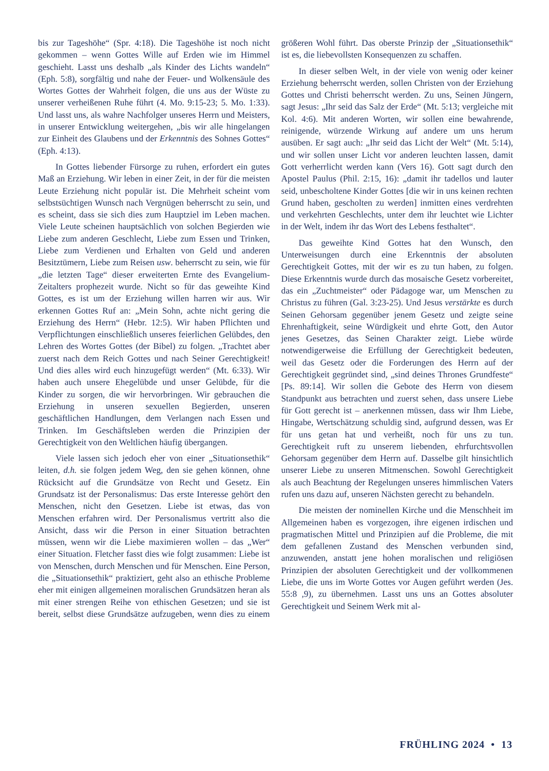bis zur Tageshöhe“ (Spr. 4:18). Die Tageshöhe ist noch nicht gekommen – wenn Gottes Wille auf Erden wie im Himmel geschieht. Lasst uns deshalb „als Kinder des Lichts wandeln“ (Eph. 5:8), sorgfältig und nahe der Feuer- und Wolkensäule des Wortes Gottes der Wahrheit folgen, die uns aus der Wüste zu unserer verheißenen Ruhe führt (4. Mo. 9:15-23; 5. Mo. 1:33). Und lasst uns, als wahre Nachfolger unseres Herrn und Meisters, in unserer Entwicklung weitergehen, „bis wir alle hingelangen zur Einheit des Glaubens und der Erkenntnis des Sohnes Gottes“ (Eph. 4:13).
In Gottes liebender Fürsorge zu ruhen, erfordert ein gutes Maß an Erziehung. Wir leben in einer Zeit, in der für die meisten Leute Erziehung nicht populär ist. Die Mehrheit scheint vom selbstsüchtigen Wunsch nach Vergnügen beherrscht zu sein, und es scheint, dass sie sich dies zum Hauptziel im Leben machen. Viele Leute scheinen hauptsächlich von solchen Begierden wie Liebe zum anderen Geschlecht, Liebe zum Essen und Trinken, Liebe zum Verdienen und Erhalten von Geld und anderen Besitztümern, Liebe zum Reisen usw. beherrscht zu sein, wie für „die letzten Tage“ dieser erweiterten Ernte des Evangelium-Zeitalters prophezeit wurde. Nicht so für das geweihte Kind Gottes, es ist um der Erziehung willen harren wir aus. Wir erkennen Gottes Ruf an: „Mein Sohn, achte nicht gering die Erziehung des Herrn“ (Hebr. 12:5). Wir haben Pflichten und Verpflichtungen einschließlich unseres feierlichen Gelübdes, den Lehren des Wortes Gottes (der Bibel) zu folgen. „Trachtet aber zuerst nach dem Reich Gottes und nach Seiner Gerechtigkeit! Und dies alles wird euch hinzugefügt werden“ (Mt. 6:33). Wir haben auch unsere Ehegelübde und unser Gelübde, für die Kinder zu sorgen, die wir hervorbringen. Wir gebrauchen die Erziehung in unseren sexuellen Begierden, unseren geschäftlichen Handlungen, dem Verlangen nach Essen und Trinken. Im Geschäftsleben werden die Prinzipien der Gerechtigkeit von den Weltlichen häufig übergangen.
Viele lassen sich jedoch eher von einer „Situationsethik“ leiten, d.h. sie folgen jedem Weg, den sie gehen können, ohne Rücksicht auf die Grundsätze von Recht und Gesetz. Ein Grundsatz ist der Personalismus: Das erste Interesse gehört den Menschen, nicht den Gesetzen. Liebe ist etwas, das von Menschen erfahren wird. Der Personalismus vertritt also die Ansicht, dass wir die Person in einer Situation betrachten müssen, wenn wir die Liebe maximieren wollen – das „Wer“ einer Situation. Fletcher fasst dies wie folgt zusammen: Liebe ist von Menschen, durch Menschen und für Menschen. Eine Person, die „Situationsethik“ praktiziert, geht also an ethische Probleme eher mit einigen allgemeinen moralischen Grundsätzen heran als mit einer strengen Reihe von ethischen Gesetzen; und sie ist bereit, selbst diese Grundsätze aufzugeben, wenn dies zu einem größeren Wohl führt. Das oberste Prinzip der „Situationsethik“ ist es, die liebevollsten Konsequenzen zu schaffen.
In dieser selben Welt, in der viele von wenig oder keiner Erziehung beherrscht werden, sollen Christen von der Erziehung Gottes und Christi beherrscht werden. Zu uns, Seinen Jüngern, sagt Jesus: „Ihr seid das Salz der Erde“ (Mt. 5:13; vergleiche mit Kol. 4:6). Mit anderen Worten, wir sollen eine bewahrende, reinigende, würzende Wirkung auf andere um uns herum ausüben. Er sagt auch: „Ihr seid das Licht der Welt“ (Mt. 5:14), und wir sollen unser Licht vor anderen leuchten lassen, damit Gott verherrlicht werden kann (Vers 16). Gott sagt durch den Apostel Paulus (Phil. 2:15, 16): „damit ihr tadellos und lauter seid, unbescholtene Kinder Gottes [die wir in uns keinen rechten Grund haben, gescholten zu werden] inmitten eines verdrehten und verkehrten Geschlechts, unter dem ihr leuchtet wie Lichter in der Welt, indem ihr das Wort des Lebens festhaltet“.
Das geweihte Kind Gottes hat den Wunsch, den Unterweisungen durch eine Erkenntnis der absoluten Gerechtigkeit Gottes, mit der wir es zu tun haben, zu folgen. Diese Erkenntnis wurde durch das mosaische Gesetz vorbereitet, das ein „Zuchtmeister“ oder Pädagoge war, um Menschen zu Christus zu führen (Gal. 3:23-25). Und Jesus verstärkte es durch Seinen Gehorsam gegenüber jenem Gesetz und zeigte seine Ehrenhaftigkeit, seine Würdigkeit und ehrte Gott, den Autor jenes Gesetzes, das Seinen Charakter zeigt. Liebe würde notwendigerweise die Erfüllung der Gerechtigkeit bedeuten, weil das Gesetz oder die Forderungen des Herrn auf der Gerechtigkeit gegründet sind, „sind deines Thrones Grundfeste“ [Ps. 89:14]. Wir sollen die Gebote des Herrn von diesem Standpunkt aus betrachten und zuerst sehen, dass unsere Liebe für Gott gerecht ist – anerkennen müssen, dass wir Ihm Liebe, Hingabe, Wertschätzung schuldig sind, aufgrund dessen, was Er für uns getan hat und verheißt, noch für uns zu tun. Gerechtigkeit ruft zu unserem liebenden, ehrfurchtsvollen Gehorsam gegenüber dem Herrn auf. Dasselbe gilt hinsichtlich unserer Liebe zu unseren Mitmenschen. Sowohl Gerechtigkeit als auch Beachtung der Regelungen unseres himmlischen Vaters rufen uns dazu auf, unseren Nächsten gerecht zu behandeln.
Die meisten der nominellen Kirche und die Menschheit im Allgemeinen haben es vorgezogen, ihre eigenen irdischen und pragmatischen Mittel und Prinzipien auf die Probleme, die mit dem gefallenen Zustand des Menschen verbunden sind, anzuwenden, anstatt jene hohen moralischen und religiösen Prinzipien der absoluten Gerechtigkeit und der vollkommenen Liebe, die uns im Worte Gottes vor Augen geführt werden (Jes. 55:8 ,9), zu übernehmen. Lasst uns uns an Gottes absoluter Gerechtigkeit und Seinem Werk mit al-
FRÜHLING 2024 • 13